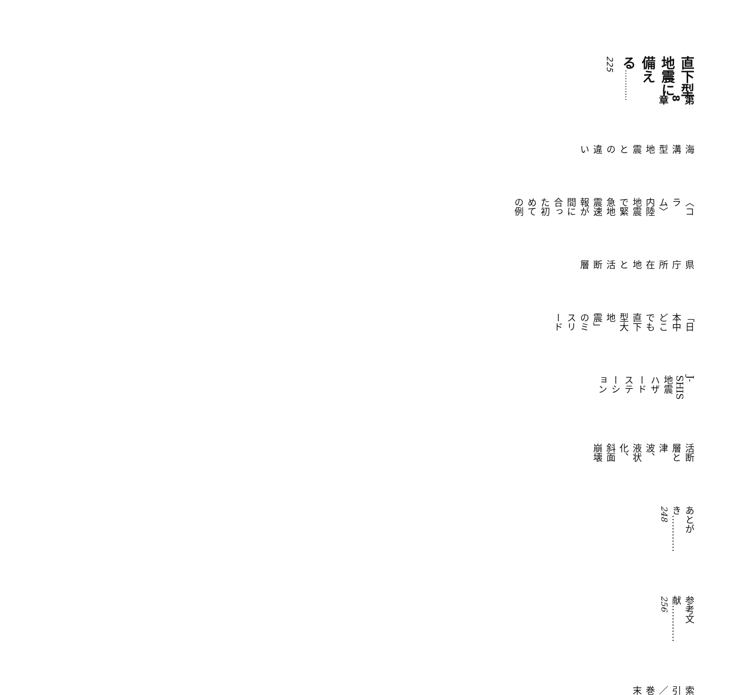第8章
直下型地震に備える………… 225
海溝型地震との違い
〈コラム〉内陸地震で緊急地震速報が間に合った初めての例
県庁所在地と活断層
「日本中どこでも直下型大地震」のミスリード
J-SHIS地震ハザードステーション
活断層と津波、液状化、斜面崩壊
あとがき………… 248
参考文献………… 256
索引／巻末